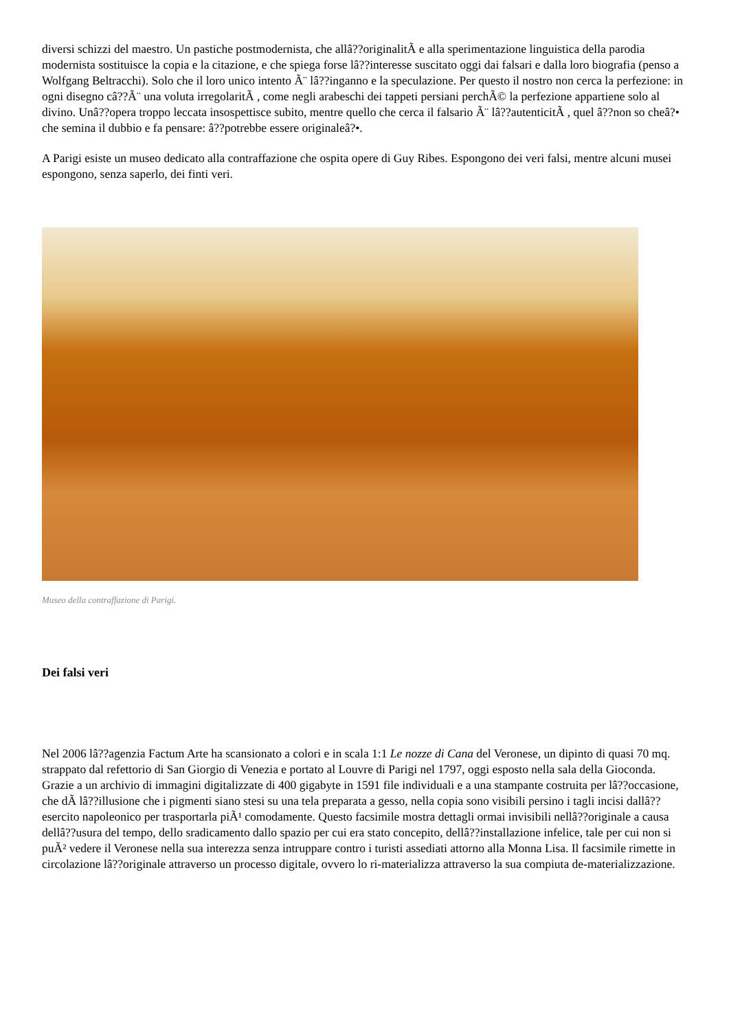diversi schizzi del maestro. Un pastiche postmodernista, che allâ??originalitÃ e alla sperimentazione linguistica della parodia modernista sostituisce la copia e la citazione, e che spiega forse lâ??interesse suscitato oggi dai falsari e dalla loro biografia (penso a Wolfgang Beltracchi). Solo che il loro unico intento Ã¨ lâ??inganno e la speculazione. Per questo il nostro non cerca la perfezione: in ogni disegno câ??Ã¨ una voluta irregolaritÃ , come negli arabeschi dei tappeti persiani perchÃ© la perfezione appartiene solo al divino. Unâ??opera troppo leccata insospettisce subito, mentre quello che cerca il falsario Ã¨ lâ??autenticitÃ , quel â??non so cheâ?• che semina il dubbio e fa pensare: â??potrebbe essere originaleâ?•.
A Parigi esiste un museo dedicato alla contraffazione che ospita opere di Guy Ribes. Espongono dei veri falsi, mentre alcuni musei espongono, senza saperlo, dei finti veri.
Museo della contraffazione di Parigi.
Dei falsi veri
Nel 2006 lâ??agenzia Factum Arte ha scansionato a colori e in scala 1:1 Le nozze di Cana del Veronese, un dipinto di quasi 70 mq. strappato dal refettorio di San Giorgio di Venezia e portato al Louvre di Parigi nel 1797, oggi esposto nella sala della Gioconda. Grazie a un archivio di immagini digitalizzate di 400 gigabyte in 1591 file individuali e a una stampante costruita per lâ??occasione, che dÃ lâ??illusione che i pigmenti siano stesi su una tela preparata a gesso, nella copia sono visibili persino i tagli incisi dallâ??esercito napoleonico per trasportarla piÃ¹ comodamente. Questo facsimile mostra dettagli ormai invisibili nellâ??originale a causa dellâ??usura del tempo, dello sradicamento dallo spazio per cui era stato concepito, dellâ??installazione infelice, tale per cui non si puÃ² vedere il Veronese nella sua interezza senza intruppare contro i turisti assediati attorno alla Monna Lisa. Il facsimile rimette in circolazione lâ??originale attraverso un processo digitale, ovvero lo ri-materializza attraverso la sua compiuta de-materializzazione.